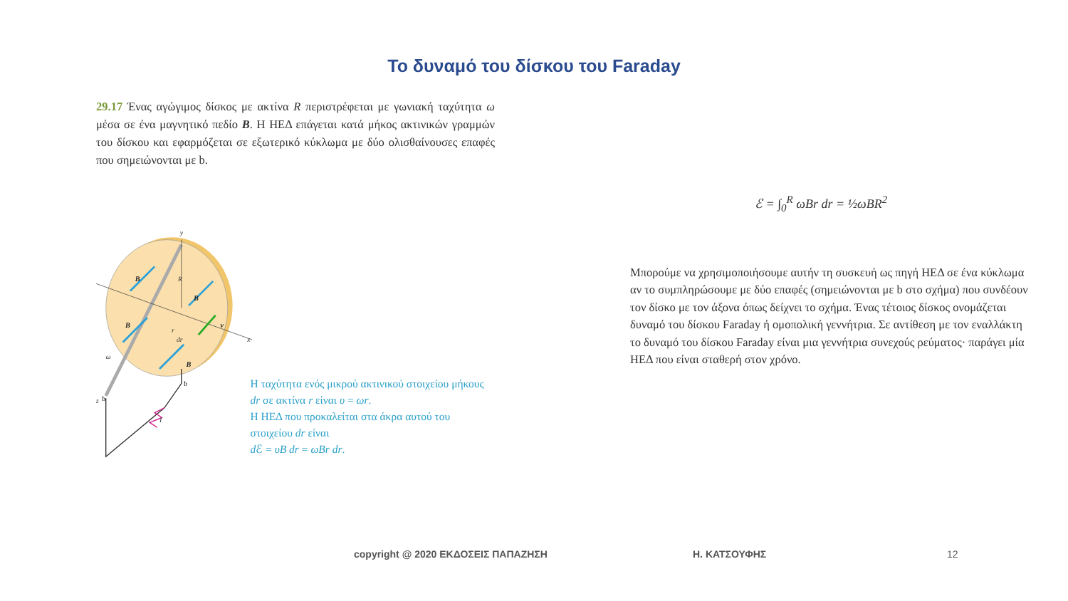Το δυναμό του δίσκου του Faraday
29.17 Ένας αγώγιμος δίσκος με ακτίνα R περιστρέφεται με γωνιακή ταχύτητα ω μέσα σε ένα μαγνητικό πεδίο B. Η ΗΕΔ επάγεται κατά μήκος ακτινικών γραμμών του δίσκου και εφαρμόζεται σε εξωτερικό κύκλωμα με δύο ολισθαίνουσες επαφές που σημειώνονται με b.
B
B
B
B
v
y
R
x
z
ω
r
dr
I
b
b
Η ταχύτητα ενός μικρού ακτινικού στοιχείου μήκους dr σε ακτίνα r είναι υ = ωr.
Η ΗΕΔ που προκαλείται στα άκρα αυτού του στοιχείου dr είναι
d ℰ = υB dr = ωBr dr.
ℰ = ∫<sub>0</sub><sup>R</sup> ωBr dr = ½ωBR<sup>2</sup>
Μπορούμε να χρησιμοποιήσουμε αυτήν τη συσκευή ως πηγή ΗΕΔ σε ένα κύκλωμα αν το συμπληρώσουμε με δύο επαφές (σημειώνονται με b στο σχήμα) που συνδέουν τον δίσκο με τον άξονα όπως δείχνει το σχήμα. Ένας τέτοιος δίσκος ονομάζεται δυναμό του δίσκου Faraday ή ομοπολική γεννήτρια. Σε αντίθεση με τον εναλλάκτη το δυναμό του δίσκου Faraday είναι μια γεννήτρια συνεχούς ρεύματος· παράγει μία ΗΕΔ που είναι σταθερή στον χρόνο.
copyright @ 2020 ΕΚΔΟΣΕΙΣ ΠΑΠΑΖΗΣΗ Η. ΚΑΤΣΟΥΦΗΣ 12